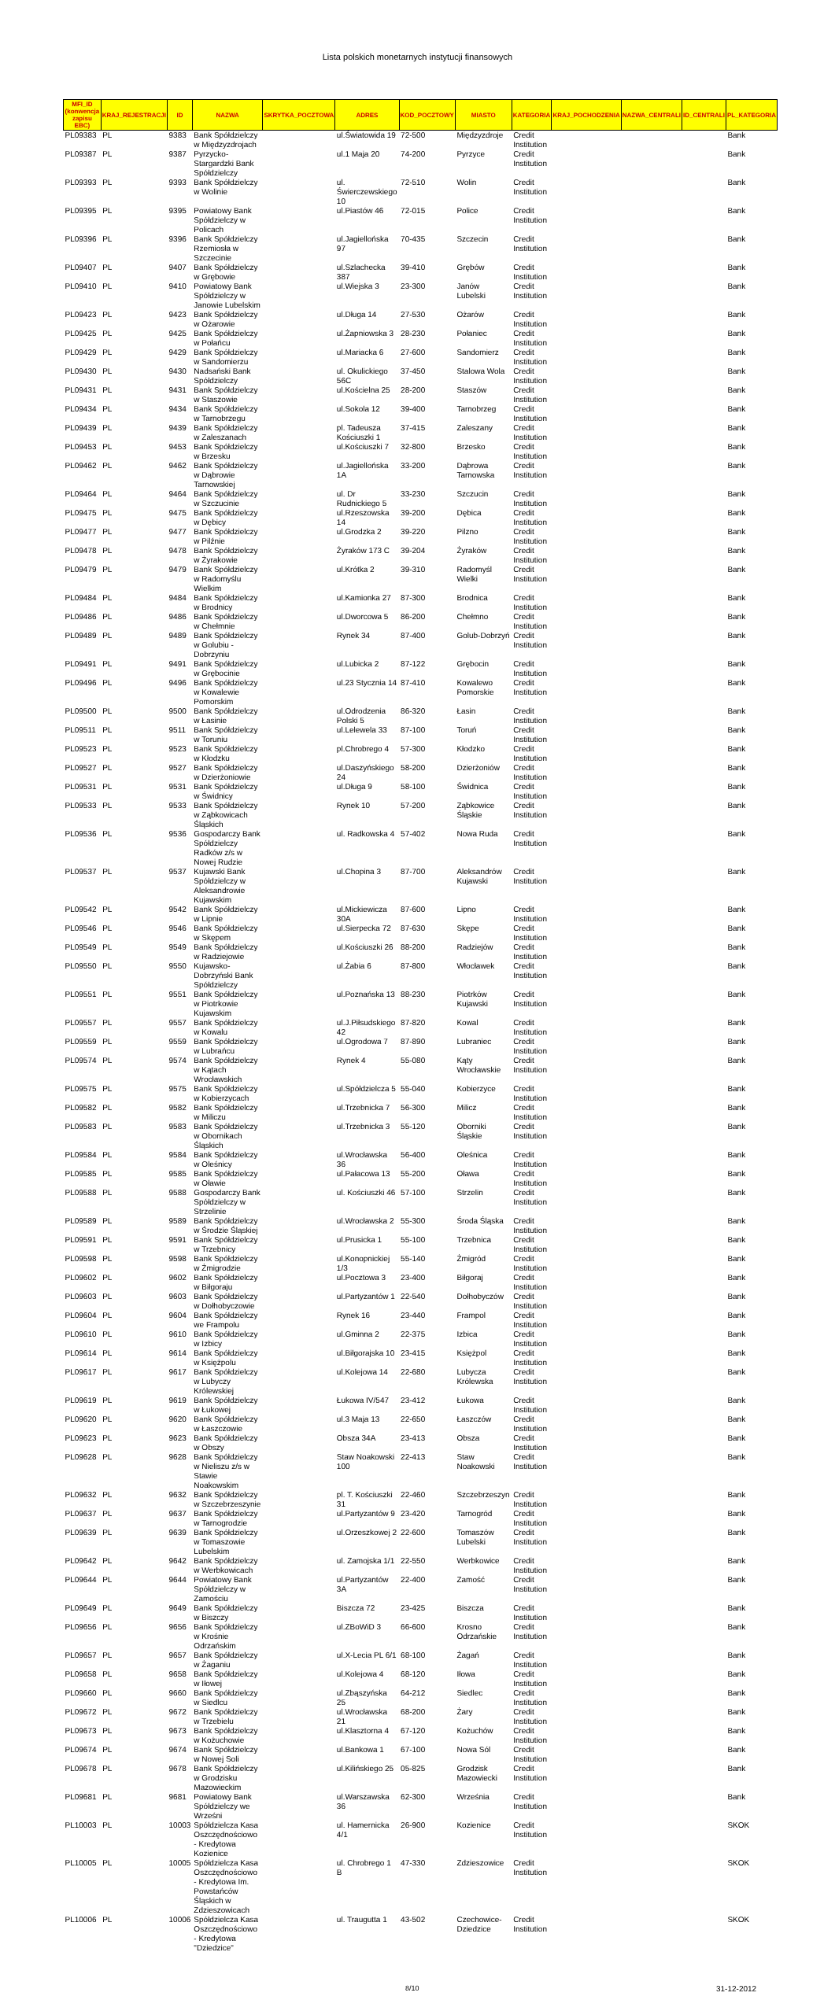Lista polskich monetarnych instytucji finansowych
| MFI_ID (konwencja zapisu EBC) | KRAJ_REJESTRACJI | ID | NAZWA | SKRYTKA_POCZTOWA | ADRES | KOD_POCZTOWY | MIASTO | KATEGORIA | KRAJ_POCHODZENIA | NAZWA_CENTRALI | ID_CENTRALI | PL_KATEGORIA |
| --- | --- | --- | --- | --- | --- | --- | --- | --- | --- | --- | --- | --- |
| PL09383 | PL | 9383 | Bank Spółdzielczy w Międzyzdrojach | | ul.Światowida 19 | 72-500 | Międzyzdroje | Credit Institution | | | | Bank |
| PL09387 | PL | 9387 | Pyrzycko-Stargardzki Bank Spółdzielczy | | ul.1 Maja 20 | 74-200 | Pyrzyce | Credit Institution | | | | Bank |
| PL09393 | PL | 9393 | Bank Spółdzielczy w Wolinie | | ul. Świerczewskiego 10 | 72-510 | Wolin | Credit Institution | | | | Bank |
| PL09395 | PL | 9395 | Powiatowy Bank Spółdzielczy w Policach | | ul.Piastów 46 | 72-015 | Police | Credit Institution | | | | Bank |
| PL09396 | PL | 9396 | Bank Spółdzielczy Rzemiosła w Szczecinie | | ul.Jagiellońska 97 | 70-435 | Szczecin | Credit Institution | | | | Bank |
| PL09407 | PL | 9407 | Bank Spółdzielczy w Grębowie | | ul.Szlachecka 387 | 39-410 | Grębów | Credit Institution | | | | Bank |
| PL09410 | PL | 9410 | Powiatowy Bank Spółdzielczy w Janowie Lubelskim | | ul.Wiejska 3 | 23-300 | Janów Lubelski | Credit Institution | | | | Bank |
| PL09423 | PL | 9423 | Bank Spółdzielczy w Ożarowie | | ul.Długa 14 | 27-530 | Ożarów | Credit Institution | | | | Bank |
| PL09425 | PL | 9425 | Bank Spółdzielczy w Połańcu | | ul.Żapniowska 3 | 28-230 | Połaniec | Credit Institution | | | | Bank |
| PL09429 | PL | 9429 | Bank Spółdzielczy w Sandomierzu | | ul.Mariacka 6 | 27-600 | Sandomierz | Credit Institution | | | | Bank |
| PL09430 | PL | 9430 | Nadsański Bank Spółdzielczy | | ul. Okulickiego 56C | 37-450 | Stalowa Wola | Credit Institution | | | | Bank |
| PL09431 | PL | 9431 | Bank Spółdzielczy w Staszowie | | ul.Kościelna 25 | 28-200 | Staszów | Credit Institution | | | | Bank |
| PL09434 | PL | 9434 | Bank Spółdzielczy w Tarnobrzegu | | ul.Sokola 12 | 39-400 | Tarnobrzeg | Credit Institution | | | | Bank |
| PL09439 | PL | 9439 | Bank Spółdzielczy w Zaleszanach | | pl. Tadeusza Kościuszki 1 | 37-415 | Zaleszany | Credit Institution | | | | Bank |
| PL09453 | PL | 9453 | Bank Spółdzielczy w Brzesku | | ul.Kościuszki 7 | 32-800 | Brzesko | Credit Institution | | | | Bank |
| PL09462 | PL | 9462 | Bank Spółdzielczy w Dąbrowie Tarnowskiej | | ul.Jagiellońska 1A | 33-200 | Dąbrowa Tarnowska | Credit Institution | | | | Bank |
| PL09464 | PL | 9464 | Bank Spółdzielczy w Szczucinie | | ul. Dr Rudnickiego 5 | 33-230 | Szczucin | Credit Institution | | | | Bank |
| PL09475 | PL | 9475 | Bank Spółdzielczy w Dębicy | | ul.Rzeszowska 14 | 39-200 | Dębica | Credit Institution | | | | Bank |
| PL09477 | PL | 9477 | Bank Spółdzielczy w Pilźnie | | ul.Grodzka 2 | 39-220 | Pilzno | Credit Institution | | | | Bank |
| PL09478 | PL | 9478 | Bank Spółdzielczy w Żyrakowie | | Żyraków 173 C | 39-204 | Żyraków | Credit Institution | | | | Bank |
| PL09479 | PL | 9479 | Bank Spółdzielczy w Radomyślu Wielkim | | ul.Krótka 2 | 39-310 | Radomyśl Wielki | Credit Institution | | | | Bank |
| PL09484 | PL | 9484 | Bank Spółdzielczy w Brodnicy | | ul.Kamionka 27 | 87-300 | Brodnica | Credit Institution | | | | Bank |
| PL09486 | PL | 9486 | Bank Spółdzielczy w Chełmnie | | ul.Dworcowa 5 | 86-200 | Chełmno | Credit Institution | | | | Bank |
| PL09489 | PL | 9489 | Bank Spółdzielczy w Golubiu - Dobrzyniu | | Rynek 34 | 87-400 | Golub-Dobrzyń | Credit Institution | | | | Bank |
| PL09491 | PL | 9491 | Bank Spółdzielczy w Grębocinie | | ul.Lubicka 2 | 87-122 | Grębocin | Credit Institution | | | | Bank |
| PL09496 | PL | 9496 | Bank Spółdzielczy w Kowalewie Pomorskim | | ul.23 Stycznia 14 | 87-410 | Kowalewo Pomorskie | Credit Institution | | | | Bank |
| PL09500 | PL | 9500 | Bank Spółdzielczy w Łasinie | | ul.Odrodzenia Polski 5 | 86-320 | Łasin | Credit Institution | | | | Bank |
| PL09511 | PL | 9511 | Bank Spółdzielczy w Toruniu | | ul.Lelewela 33 | 87-100 | Toruń | Credit Institution | | | | Bank |
| PL09523 | PL | 9523 | Bank Spółdzielczy w Kłodzku | | pl.Chrobrego 4 | 57-300 | Kłodzko | Credit Institution | | | | Bank |
| PL09527 | PL | 9527 | Bank Spółdzielczy w Dzierżoniowie | | ul.Daszyńskiego 24 | 58-200 | Dzierżoniów | Credit Institution | | | | Bank |
| PL09531 | PL | 9531 | Bank Spółdzielczy w Świdnicy | | ul.Długa 9 | 58-100 | Świdnica | Credit Institution | | | | Bank |
| PL09533 | PL | 9533 | Bank Spółdzielczy w Ząbkowicach Śląskich | | Rynek 10 | 57-200 | Ząbkowice Śląskie | Credit Institution | | | | Bank |
| PL09536 | PL | 9536 | Gospodarczy Bank Spółdzielczy Radków z/s w Nowej Rudzie | | ul. Radkowska 4 | 57-402 | Nowa Ruda | Credit Institution | | | | Bank |
| PL09537 | PL | 9537 | Kujawski Bank Spółdzielczy w Aleksandrowie Kujawskim | | ul.Chopina 3 | 87-700 | Aleksandrów Kujawski | Credit Institution | | | | Bank |
| PL09542 | PL | 9542 | Bank Spółdzielczy w Lipnie | | ul.Mickiewicza 30A | 87-600 | Lipno | Credit Institution | | | | Bank |
| PL09546 | PL | 9546 | Bank Spółdzielczy w Skępem | | ul.Sierpecka 72 | 87-630 | Skępe | Credit Institution | | | | Bank |
| PL09549 | PL | 9549 | Bank Spółdzielczy w Radziejowie | | ul.Kościuszki 26 | 88-200 | Radziejów | Credit Institution | | | | Bank |
| PL09550 | PL | 9550 | Kujawsko-Dobrzyński Bank Spółdzielczy | | ul.Żabia 6 | 87-800 | Włocławek | Credit Institution | | | | Bank |
| PL09551 | PL | 9551 | Bank Spółdzielczy w Piotrkowie Kujawskim | | ul.Poznańska 13 | 88-230 | Piotrków Kujawski | Credit Institution | | | | Bank |
| PL09557 | PL | 9557 | Bank Spółdzielczy w Kowalu | | ul.J.Piłsudskiego 42 | 87-820 | Kowal | Credit Institution | | | | Bank |
| PL09559 | PL | 9559 | Bank Spółdzielczy w Lubrańcu | | ul.Ogrodowa 7 | 87-890 | Lubraniec | Credit Institution | | | | Bank |
| PL09574 | PL | 9574 | Bank Spółdzielczy w Kątach Wrocławskich | | Rynek 4 | 55-080 | Kąty Wrocławskie | Credit Institution | | | | Bank |
| PL09575 | PL | 9575 | Bank Spółdzielczy w Kobierzycach | | ul.Spółdzielcza 5 | 55-040 | Kobierzyce | Credit Institution | | | | Bank |
| PL09582 | PL | 9582 | Bank Spółdzielczy w Miliczu | | ul.Trzebnicka 7 | 56-300 | Milicz | Credit Institution | | | | Bank |
| PL09583 | PL | 9583 | Bank Spółdzielczy w Obornikach Śląskich | | ul.Trzebnicka 3 | 55-120 | Oborniki Śląskie | Credit Institution | | | | Bank |
| PL09584 | PL | 9584 | Bank Spółdzielczy w Oleśnicy | | ul.Wrocławska 36 | 56-400 | Oleśnica | Credit Institution | | | | Bank |
| PL09585 | PL | 9585 | Bank Spółdzielczy w Oławie | | ul.Pałacowa 13 | 55-200 | Oława | Credit Institution | | | | Bank |
| PL09588 | PL | 9588 | Gospodarczy Bank Spółdzielczy w Strzelinie | | ul. Kościuszki 46 | 57-100 | Strzelin | Credit Institution | | | | Bank |
| PL09589 | PL | 9589 | Bank Spółdzielczy w Środzie Śląskiej | | ul.Wrocławska 2 | 55-300 | Środa Śląska | Credit Institution | | | | Bank |
| PL09591 | PL | 9591 | Bank Spółdzielczy w Trzebnicy | | ul.Prusicka 1 | 55-100 | Trzebnica | Credit Institution | | | | Bank |
| PL09598 | PL | 9598 | Bank Spółdzielczy w Żmigrodzie | | ul.Konopnickiej 1/3 | 55-140 | Żmigród | Credit Institution | | | | Bank |
| PL09602 | PL | 9602 | Bank Spółdzielczy w Biłgoraju | | ul.Pocztowa 3 | 23-400 | Biłgoraj | Credit Institution | | | | Bank |
| PL09603 | PL | 9603 | Bank Spółdzielczy w Dołhobyczowie | | ul.Partyzantów 1 | 22-540 | Dołhobyczów | Credit Institution | | | | Bank |
| PL09604 | PL | 9604 | Bank Spółdzielczy we Frampolu | | Rynek 16 | 23-440 | Frampol | Credit Institution | | | | Bank |
| PL09610 | PL | 9610 | Bank Spółdzielczy w Izbicy | | ul.Gminna 2 | 22-375 | Izbica | Credit Institution | | | | Bank |
| PL09614 | PL | 9614 | Bank Spółdzielczy w Księżpolu | | ul.Biłgorajska 10 | 23-415 | Księżpol | Credit Institution | | | | Bank |
| PL09617 | PL | 9617 | Bank Spółdzielczy w Lubyczy Królewskiej | | ul.Kolejowa 14 | 22-680 | Lubycza Królewska | Credit Institution | | | | Bank |
| PL09619 | PL | 9619 | Bank Spółdzielczy w Łukowej | | Łukowa IV/547 | 23-412 | Łukowa | Credit Institution | | | | Bank |
| PL09620 | PL | 9620 | Bank Spółdzielczy w Łaszczowie | | ul.3 Maja 13 | 22-650 | Łaszczów | Credit Institution | | | | Bank |
| PL09623 | PL | 9623 | Bank Spółdzielczy w Obszy | | Obsza 34A | 23-413 | Obsza | Credit Institution | | | | Bank |
| PL09628 | PL | 9628 | Bank Spółdzielczy w Nieliszu z/s w Stawie Noakowskim | | Staw Noakowski 100 | 22-413 | Staw Noakowski | Credit Institution | | | | Bank |
| PL09632 | PL | 9632 | Bank Spółdzielczy w Szczebrzeszynie | | pl. T. Kościuszki 31 | 22-460 | Szczebrzeszyn | Credit Institution | | | | Bank |
| PL09637 | PL | 9637 | Bank Spółdzielczy w Tarnogrodzie | | ul.Partyzantów 9 | 23-420 | Tarnogród | Credit Institution | | | | Bank |
| PL09639 | PL | 9639 | Bank Spółdzielczy w Tomaszowie Lubelskim | | ul.Orzeszkowej 2 | 22-600 | Tomaszów Lubelski | Credit Institution | | | | Bank |
| PL09642 | PL | 9642 | Bank Spółdzielczy w Werbkowicach | | ul. Zamojska 1/1 | 22-550 | Werbkowice | Credit Institution | | | | Bank |
| PL09644 | PL | 9644 | Powiatowy Bank Spółdzielczy w Zamościu | | ul.Partyzantów 3A | 22-400 | Zamość | Credit Institution | | | | Bank |
| PL09649 | PL | 9649 | Bank Spółdzielczy w Biszczy | | Biszcza 72 | 23-425 | Biszcza | Credit Institution | | | | Bank |
| PL09656 | PL | 9656 | Bank Spółdzielczy w Krośnie Odrzańskim | | ul.ZBoWiD 3 | 66-600 | Krosno Odrzańskie | Credit Institution | | | | Bank |
| PL09657 | PL | 9657 | Bank Spółdzielczy w Żaganiu | | ul.X-Lecia PL 6/1 | 68-100 | Żagań | Credit Institution | | | | Bank |
| PL09658 | PL | 9658 | Bank Spółdzielczy w Iłowej | | ul.Kolejowa 4 | 68-120 | Iłowa | Credit Institution | | | | Bank |
| PL09660 | PL | 9660 | Bank Spółdzielczy w Siedlcu | | ul.Zbąszyńska 25 | 64-212 | Siedlec | Credit Institution | | | | Bank |
| PL09672 | PL | 9672 | Bank Spółdzielczy w Trzebielu | | ul.Wrocławska 21 | 68-200 | Żary | Credit Institution | | | | Bank |
| PL09673 | PL | 9673 | Bank Spółdzielczy w Kożuchowie | | ul.Klasztorna 4 | 67-120 | Kożuchów | Credit Institution | | | | Bank |
| PL09674 | PL | 9674 | Bank Spółdzielczy w Nowej Soli | | ul.Bankowa 1 | 67-100 | Nowa Sól | Credit Institution | | | | Bank |
| PL09678 | PL | 9678 | Bank Spółdzielczy w Grodzisku Mazowieckim | | ul.Kilińskiego 25 | 05-825 | Grodzisk Mazowiecki | Credit Institution | | | | Bank |
| PL09681 | PL | 9681 | Powiatowy Bank Spółdzielczy we Wrześni | | ul.Warszawska 36 | 62-300 | Września | Credit Institution | | | | Bank |
| PL10003 | PL | 10003 | Spółdzielcza Kasa Oszczędnościowo - Kredytowa Kozienice | | ul. Hamernicka 4/1 | 26-900 | Kozienice | Credit Institution | | | | SKOK |
| PL10005 | PL | 10005 | Spółdzielcza Kasa Oszczędnościowo - Kredytowa Im. Powstańców Śląskich w Zdzieszowicach | | ul. Chrobrego 1 B | 47-330 | Zdzieszowice | Credit Institution | | | | SKOK |
| PL10006 | PL | 10006 | Spółdzielcza Kasa Oszczędnościowo - Kredytowa "Dziedzice" | | ul. Traugutta 1 | 43-502 | Czechowice-Dziedzice | Credit Institution | | | | SKOK |
8/10 31-12-2012